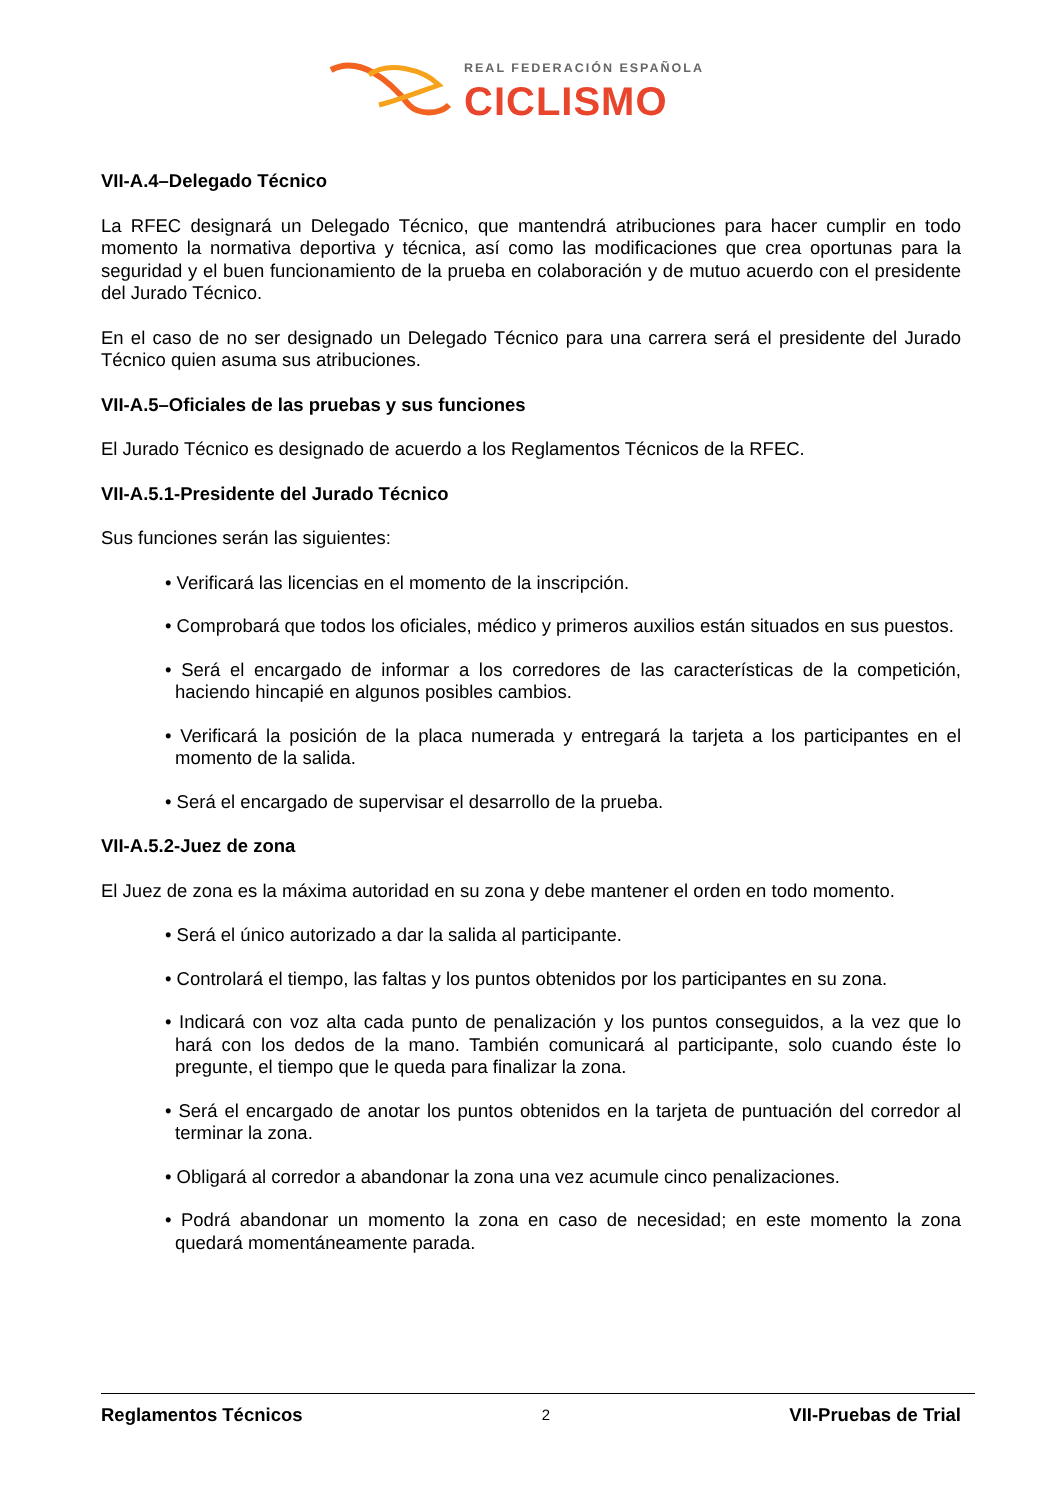REAL FEDERACIÓN ESPAÑOLA
CICLISMO
VII-A.4–Delegado Técnico
La RFEC designará un Delegado Técnico, que mantendrá atribuciones para hacer cumplir en todo momento la normativa deportiva y técnica, así como las modificaciones que crea oportunas para la seguridad y el buen funcionamiento de la prueba en colaboración y de mutuo acuerdo con el presidente del Jurado Técnico.
En el caso de no ser designado un Delegado Técnico para una carrera será el presidente del Jurado Técnico quien asuma sus atribuciones.
VII-A.5–Oficiales de las pruebas y sus funciones
El Jurado Técnico es designado de acuerdo a los Reglamentos Técnicos de la RFEC.
VII-A.5.1-Presidente del Jurado Técnico
Sus funciones serán las siguientes:
• Verificará las licencias en el momento de la inscripción.
• Comprobará que todos los oficiales, médico y primeros auxilios están situados en sus puestos.
• Será el encargado de informar a los corredores de las características de la competición, haciendo hincapié en algunos posibles cambios.
• Verificará la posición de la placa numerada y entregará la tarjeta a los participantes en el momento de la salida.
• Será el encargado de supervisar el desarrollo de la prueba.
VII-A.5.2-Juez de zona
El Juez de zona es la máxima autoridad en su zona y debe mantener el orden en todo momento.
• Será el único autorizado a dar la salida al participante.
• Controlará el tiempo, las faltas y los puntos obtenidos por los participantes en su zona.
• Indicará con voz alta cada punto de penalización y los puntos conseguidos, a la vez que lo hará con los dedos de la mano. También comunicará al participante, solo cuando éste lo pregunte, el tiempo que le queda para finalizar la zona.
• Será el encargado de anotar los puntos obtenidos en la tarjeta de puntuación del corredor al terminar la zona.
• Obligará al corredor a abandonar la zona una vez acumule cinco penalizaciones.
• Podrá abandonar un momento la zona en caso de necesidad; en este momento la zona quedará momentáneamente parada.
Reglamentos Técnicos 2 VII-Pruebas de Trial